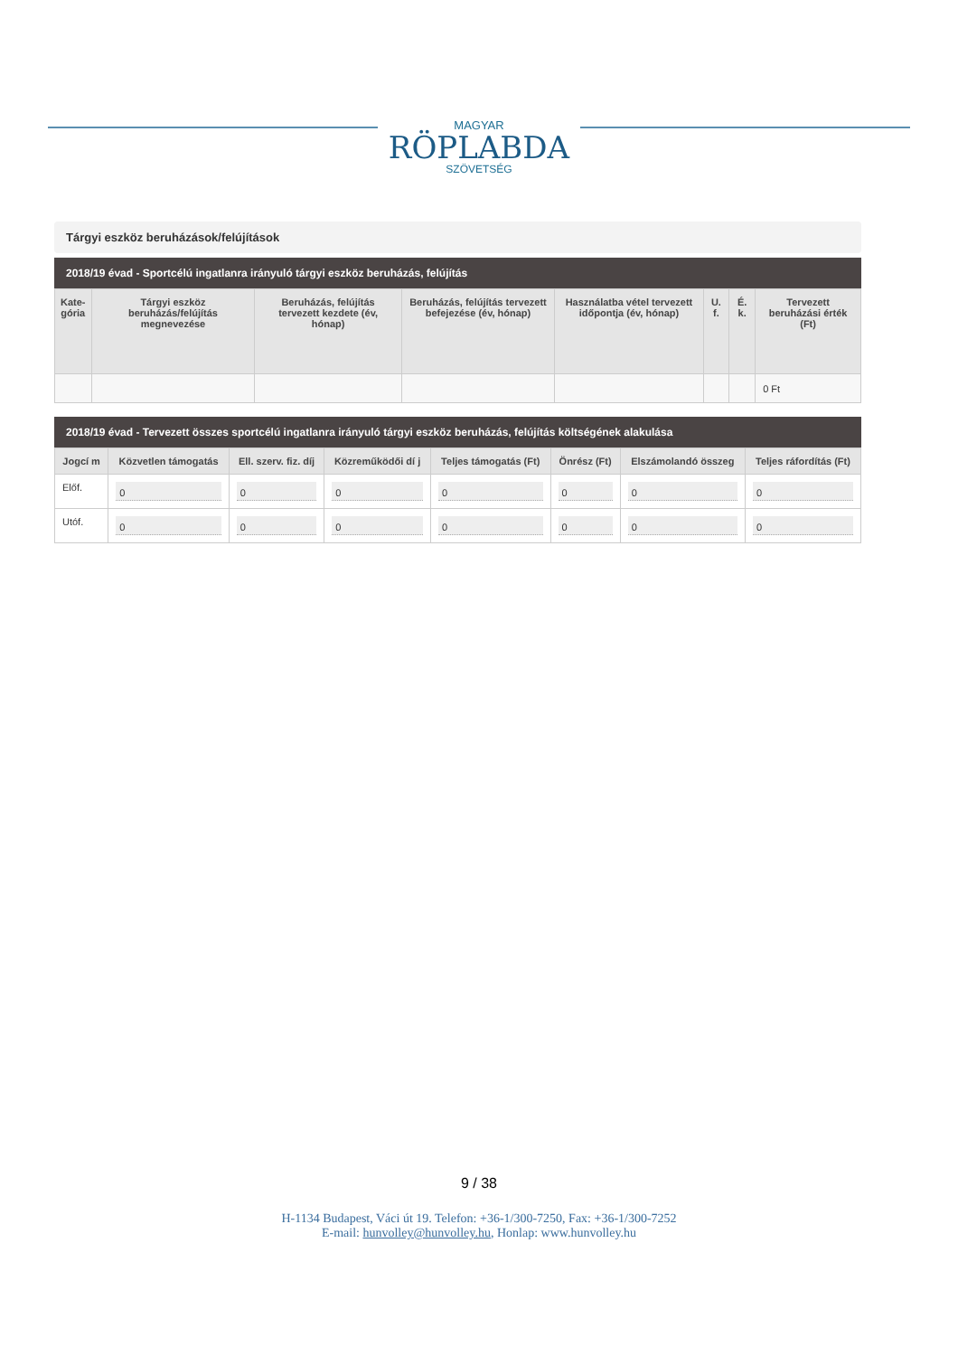MAGYAR
RÖPLABDA
SZÖVETSÉG
Tárgyi eszköz beruházások/felújítások
2018/19 évad - Sportcélú ingatlanra irányuló tárgyi eszköz beruházás, felújítás
| Kate- gória | Tárgyi eszköz beruházás/felújítás megnevezése | Beruházás, felújítás tervezett kezdete (év, hónap) | Beruházás, felújítás tervezett befejezése (év, hónap) | Használatba vétel tervezett időpontja (év, hónap) | U. f. | É. k. | Tervezett beruházási érték (Ft) |
| --- | --- | --- | --- | --- | --- | --- | --- |
| | | | | | | | 0 Ft |
2018/19 évad - Tervezett összes sportcélú ingatlanra irányuló tárgyi eszköz beruházás, felújítás költségének alakulása
| Jogcí m | Közvetlen támogatás | Ell. szerv. fiz. díj | Közreműködői dí j | Teljes támogatás (Ft) | Önrész (Ft) | Elszámolandó összeg | Teljes ráfordítás (Ft) |
| --- | --- | --- | --- | --- | --- | --- | --- |
| Előf. | 0 | 0 | 0 | 0 | 0 | 0 | 0 |
| Utóf. | 0 | 0 | 0 | 0 | 0 | 0 | 0 |
9 / 38
H-1134 Budapest, Váci út 19. Telefon: +36-1/300-7250, Fax: +36-1/300-7252
E-mail: hunvolley@hunvolley.hu, Honlap: www.hunvolley.hu